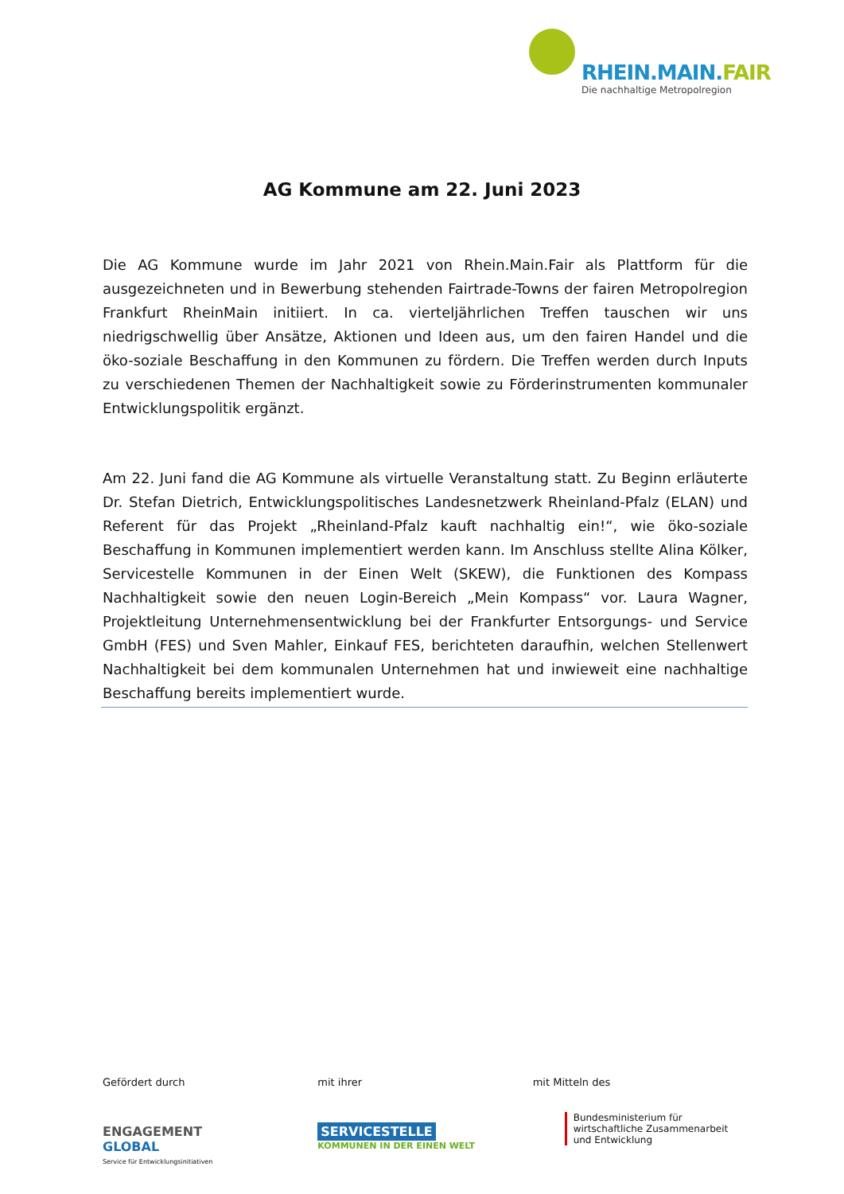RHEIN.MAIN.FAIR
Die nachhaltige Metropolregion
AG Kommune am 22. Juni 2023
Die AG Kommune wurde im Jahr 2021 von Rhein.Main.Fair als Plattform für die ausgezeichneten und in Bewerbung stehenden Fairtrade-Towns der fairen Metropolregion Frankfurt RheinMain initiiert. In ca. vierteljährlichen Treffen tauschen wir uns niedrigschwellig über Ansätze, Aktionen und Ideen aus, um den fairen Handel und die öko-soziale Beschaffung in den Kommunen zu fördern. Die Treffen werden durch Inputs zu verschiedenen Themen der Nachhaltigkeit sowie zu Förderinstrumenten kommunaler Entwicklungspolitik ergänzt.
Am 22. Juni fand die AG Kommune als virtuelle Veranstaltung statt. Zu Beginn erläuterte Dr. Stefan Dietrich, Entwicklungspolitisches Landesnetzwerk Rheinland-Pfalz (ELAN) und Referent für das Projekt „Rheinland-Pfalz kauft nachhaltig ein!“, wie öko-soziale Beschaffung in Kommunen implementiert werden kann. Im Anschluss stellte Alina Kölker, Servicestelle Kommunen in der Einen Welt (SKEW), die Funktionen des Kompass Nachhaltigkeit sowie den neuen Login-Bereich „Mein Kompass“ vor. Laura Wagner, Projektleitung Unternehmensentwicklung bei der Frankfurter Entsorgungs- und Service GmbH (FES) und Sven Mahler, Einkauf FES, berichteten daraufhin, welchen Stellenwert Nachhaltigkeit bei dem kommunalen Unternehmen hat und inwieweit eine nachhaltige Beschaffung bereits implementiert wurde.
Gefördert durch
ENGAGEMENT
GLOBAL
Service für Entwicklungsinitiativen
mit ihrer
SERVICESTELLE
KOMMUNEN IN DER EINEN WELT
mit Mitteln des
Bundesministerium für
wirtschaftliche Zusammenarbeit
und Entwicklung